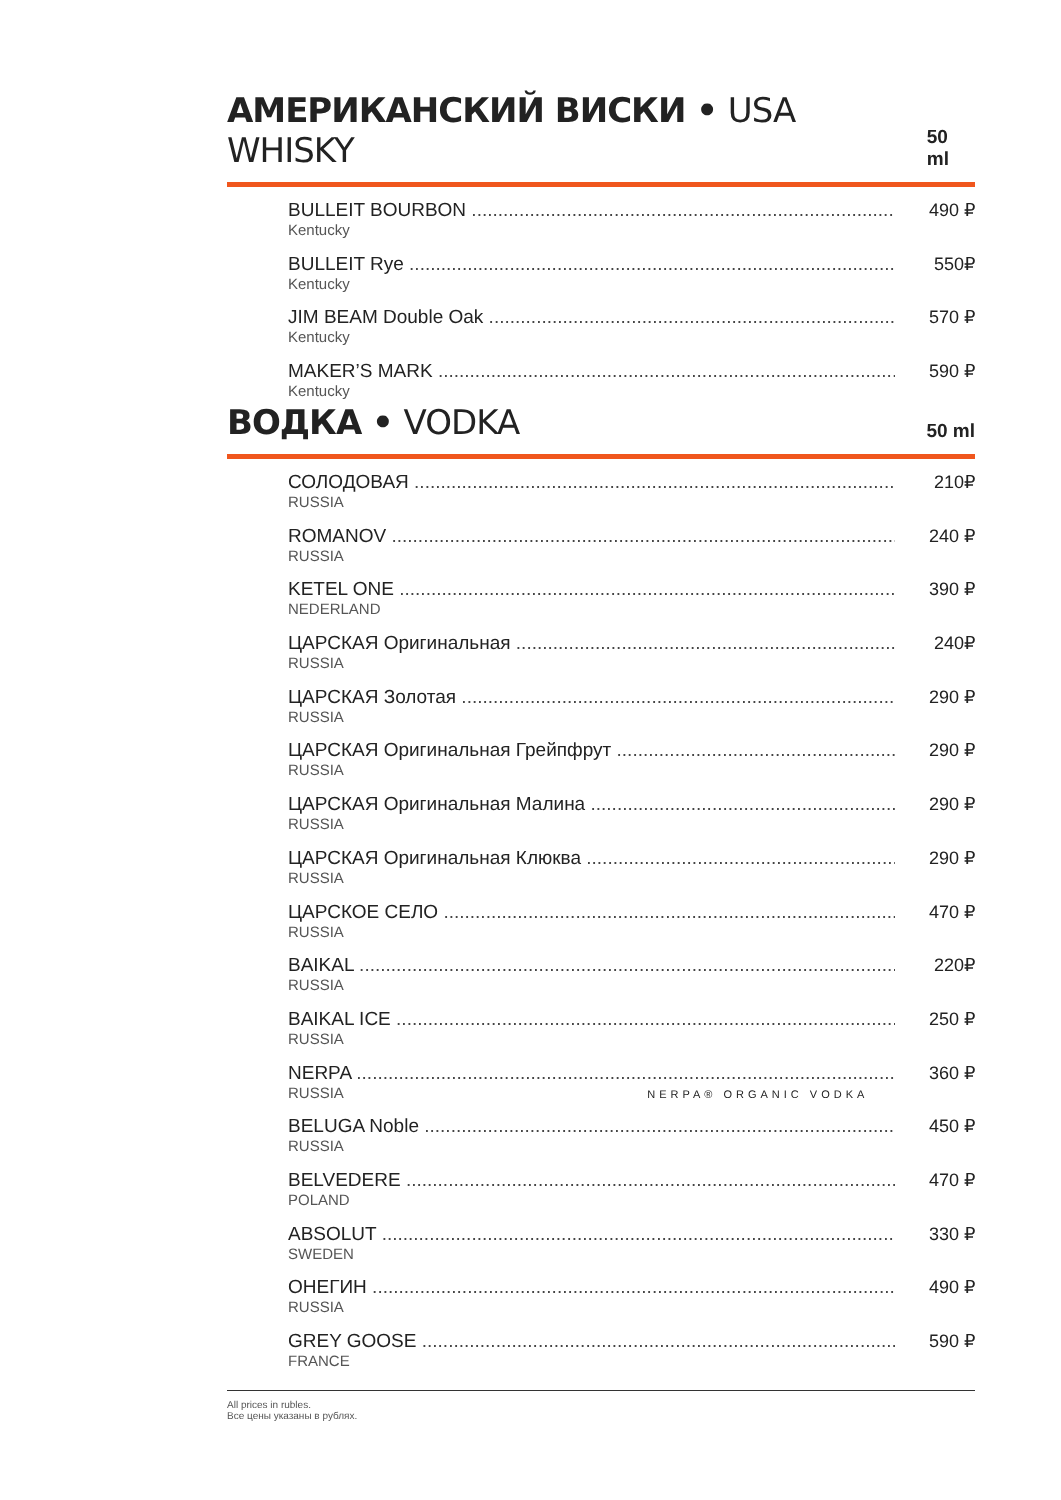АМЕРИКАНСКИЙ ВИСКИ • USA WHISKY
50 ml
BULLEIT BOURBON
Kentucky
490 ₽
BULLEIT Rye
Kentucky
550₽
JIM BEAM Double Oak
Kentucky
570 ₽
MAKER’S MARK
Kentucky
590 ₽
ВОДКА • VODKA
50 ml
СОЛОДОВАЯ
RUSSIA
210₽
ROMANOV
RUSSIA
240 ₽
KETEL ONE
NEDERLAND
390 ₽
ЦАРСКАЯ Оригинальная
RUSSIA
240₽
ЦАРСКАЯ Золотая
RUSSIA
290 ₽
ЦАРСКАЯ Оригинальная Грейпфрут
RUSSIA
290 ₽
ЦАРСКАЯ Оригинальная Малина
RUSSIA
290 ₽
ЦАРСКАЯ Оригинальная Клюква
RUSSIA
290 ₽
ЦАРСКОЕ СЕЛО
RUSSIA
470 ₽
BAIKAL
RUSSIA
220₽
BAIKAL ICE
RUSSIA
250 ₽
NERPA
RUSSIA NERPA® ORGANIC VODKA
360 ₽
BELUGA Noble
RUSSIA
450 ₽
BELVEDERE
POLAND
470 ₽
ABSOLUT
SWEDEN
330 ₽
ОНЕГИН
RUSSIA
490 ₽
GREY GOOSE
FRANCE
590 ₽
All prices in rubles.
Все цены указаны в рублях.